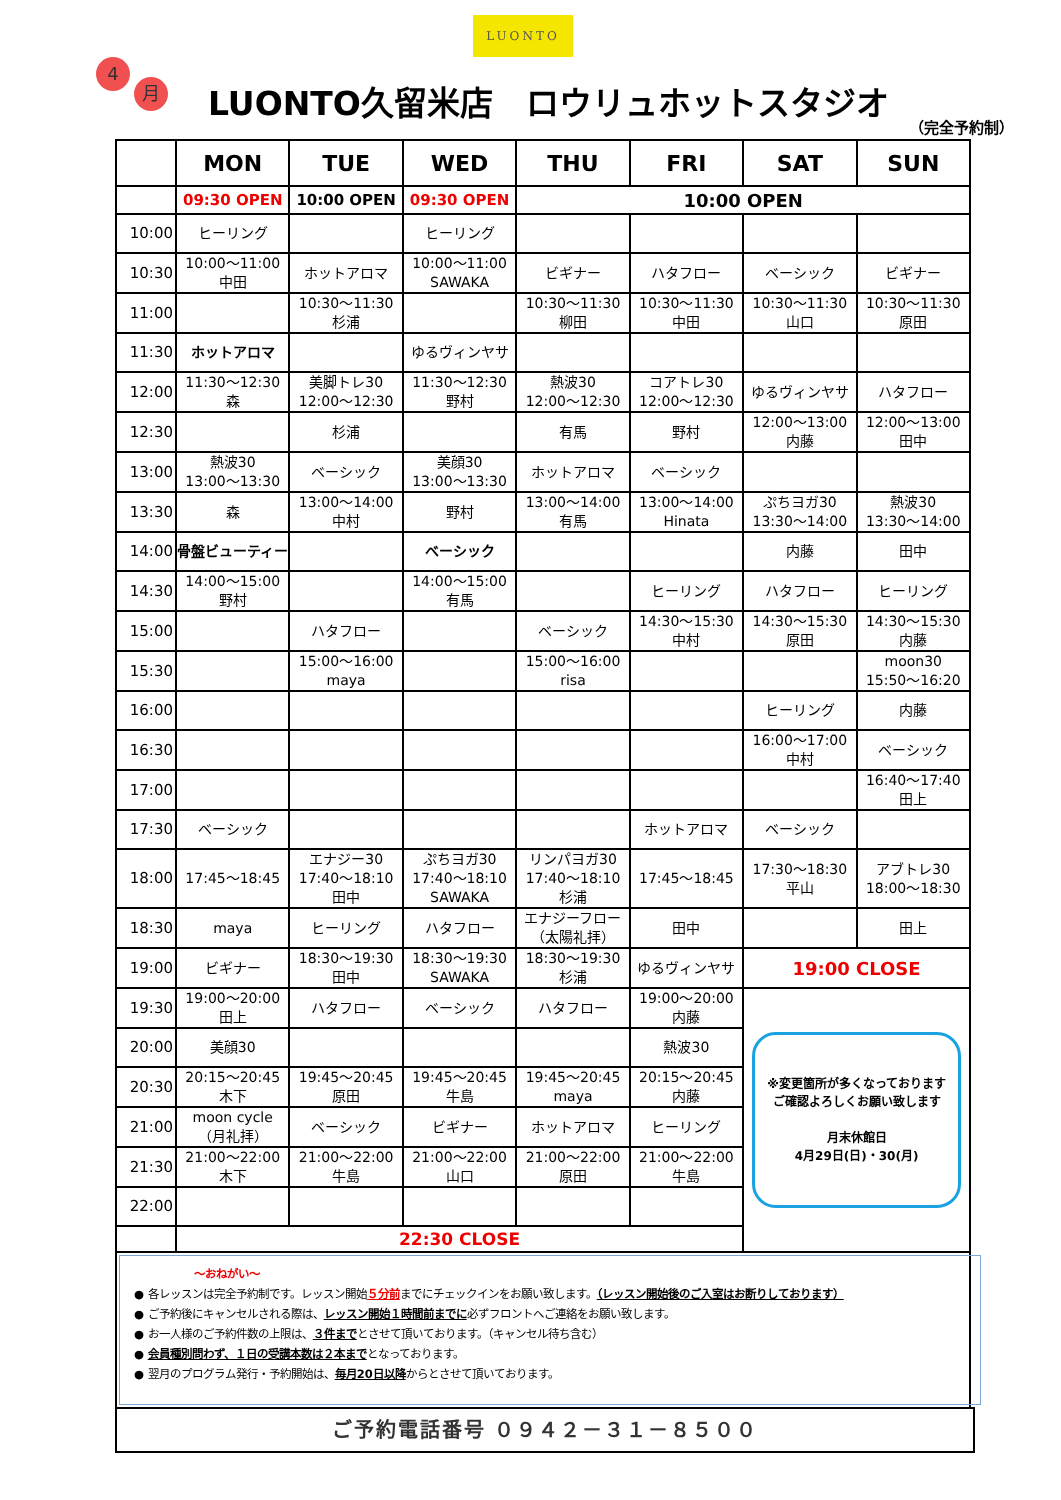LUONTO
4
月
LUONTO久留米店　ロウリュホットスタジオ
（完全予約制）
| | MON | TUE | WED | THU | FRI | SAT | SUN |
| --- | --- | --- | --- | --- | --- | --- | --- |
| | 09:30 OPEN | 10:00 OPEN | 09:30 OPEN | 10:00 OPEN | | | |
| 10:00 | ヒーリング | | ヒーリング | | | | |
| 10:30 | 10:00～11:00 中田 | ホットアロマ | 10:00～11:00 SAWAKA | ビギナー | ハタフロー | ベーシック | ビギナー |
| 11:00 | | 10:30～11:30 杉浦 | | 10:30～11:30 柳田 | 10:30～11:30 中田 | 10:30～11:30 山口 | 10:30～11:30 原田 |
| 11:30 | ホットアロマ | | ゆるヴィンヤサ | | | | |
| 12:00 | 11:30～12:30 森 | 美脚トレ30 12:00～12:30 | 11:30～12:30 野村 | 熱波30 12:00～12:30 | コアトレ30 12:00～12:30 | ゆるヴィンヤサ | ハタフロー |
| 12:30 | | 杉浦 | | 有馬 | 野村 | 12:00～13:00 内藤 | 12:00～13:00 田中 |
| 13:00 | 熱波30 13:00～13:30 | ベーシック | 美顔30 13:00～13:30 | ホットアロマ | ベーシック | | |
| 13:30 | 森 | 13:00～14:00 中村 | 野村 | 13:00～14:00 有馬 | 13:00～14:00 Hinata | ぷちヨガ30 13:30～14:00 | 熱波30 13:30～14:00 |
| 14:00 | 骨盤ビューティー | | ベーシック | | | 内藤 | 田中 |
| 14:30 | 14:00～15:00 野村 | | 14:00～15:00 有馬 | | ヒーリング | ハタフロー | ヒーリング |
| 15:00 | | ハタフロー | | ベーシック | 14:30～15:30 中村 | 14:30～15:30 原田 | 14:30～15:30 内藤 |
| 15:30 | | 15:00～16:00 maya | | 15:00～16:00 risa | | | moon30 15:50～16:20 |
| 16:00 | | | | | | ヒーリング | 内藤 |
| 16:30 | | | | | | 16:00～17:00 中村 | ベーシック |
| 17:00 | | | | | | | 16:40～17:40 田上 |
| 17:30 | ベーシック | | | | ホットアロマ | ベーシック | |
| 18:00 | 17:45～18:45 | エナジー30 17:40～18:10 田中 | ぷちヨガ30 17:40～18:10 SAWAKA | リンパヨガ30 17:40～18:10 杉浦 | 17:45～18:45 | 17:30～18:30 平山 | アブトレ30 18:00～18:30 |
| 18:30 | maya | ヒーリング | ハタフロー | エナジーフロー （太陽礼拝） | 田中 | | 田上 |
| 19:00 | ビギナー | 18:30～19:30 田中 | 18:30～19:30 SAWAKA | 18:30～19:30 杉浦 | ゆるヴィンヤサ | 19:00 CLOSE | |
| 19:30 | 19:00～20:00 田上 | ハタフロー | ベーシック | ハタフロー | 19:00～20:00 内藤 | ※変更箇所が多くなっております ご確認よろしくお願い致します 月末休館日 4月29日(日)・30(月) | |
| 20:00 | 美顔30 | | | | 熱波30 | | |
| 20:30 | 20:15～20:45 木下 | 19:45～20:45 原田 | 19:45～20:45 牛島 | 19:45～20:45 maya | 20:15～20:45 内藤 | | |
| 21:00 | moon cycle （月礼拝） | ベーシック | ビギナー | ホットアロマ | ヒーリング | | |
| 21:30 | 21:00～22:00 木下 | 21:00～22:00 牛島 | 21:00～22:00 山口 | 21:00～22:00 原田 | 21:00～22:00 牛島 | | |
| 22:00 | | | | | | | |
| | 22:30 CLOSE | | | | | | |
～おねがい～
● 各レッスンは完全予約制です。レッスン開始５分前までにチェックインをお願い致します。（レッスン開始後のご入室はお断りしております）
● ご予約後にキャンセルされる際は、レッスン開始１時間前までに必ずフロントへご連絡をお願い致します。
● お一人様のご予約件数の上限は、３件までとさせて頂いております。（キャンセル待ち含む）
● 会員種別問わず、１日の受講本数は２本までとなっております。
● 翌月のプログラム発行・予約開始は、毎月20日以降からとさせて頂いております。
ご予約電話番号 ０９４２－３１－８５００